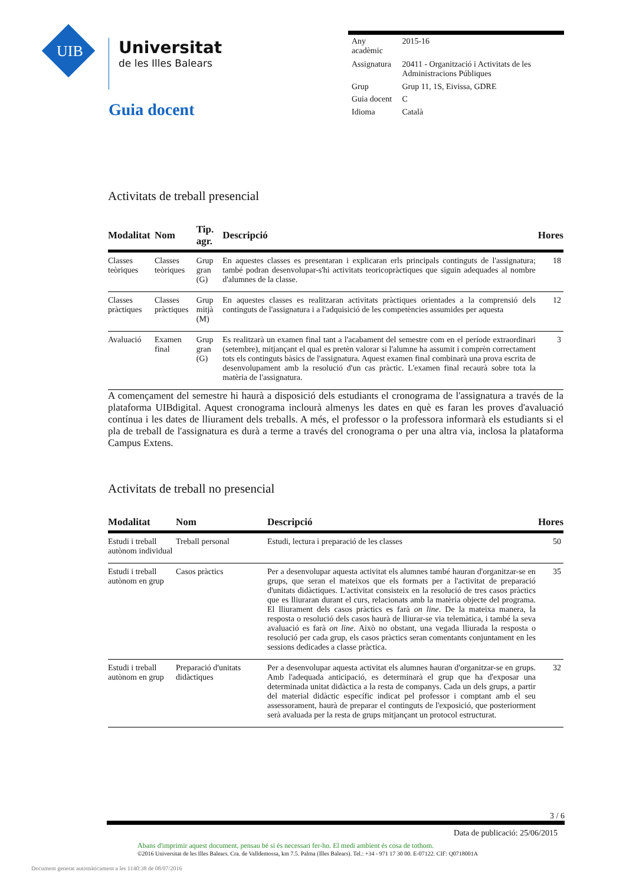UIB
Universitat
de les Illes Balears
Guia docent
| Any acadèmic | 2015-16 |
| Assignatura | 20411 - Organització i Activitats de les Administracions Públiques |
| Grup | Grup 11, 1S, Eivissa, GDRE |
| Guia docent | C |
| Idioma | Català |
Activitats de treball presencial
| Modalitat | Nom | Tip. agr. | Descripció | Hores |
| --- | --- | --- | --- | --- |
| Classes teòriques | Classes teòriques | Grup gran (G) | En aquestes classes es presentaran i explicaran erls principals continguts de l'assignatura; també podran desenvolupar-s'hi activitats teoricopràctiques que siguin adequades al nombre d'alumnes de la classe. | 18 |
| Classes pràctiques | Classes pràctiques | Grup mitjà (M) | En aquestes classes es realitzaran activitats pràctiques orientades a la comprensió dels continguts de l'assignatura i a l'adquisició de les competències assumides per aquesta | 12 |
| Avaluació | Examen final | Grup gran (G) | Es realitzarà un examen final tant a l'acabament del semestre com en el període extraordinari (setembre), mitjançant el qual es pretèn valorar si l'alumne ha assumit i comprèn correctament tots els continguts bàsics de l'assignatura. Aquest examen final combinarà una prova escrita de desenvolupament amb la resolució d'un cas pràctic. L'examen final recaurà sobre tota la matèria de l'assignatura. | 3 |
A començament del semestre hi haurà a disposició dels estudiants el cronograma de l'assignatura a través de la plataforma UIBdigital. Aquest cronograma inclourà almenys les dates en què es faran les proves d'avaluació contínua i les dates de lliurament dels treballs. A més, el professor o la professora informarà els estudiants si el pla de treball de l'assignatura es durà a terme a través del cronograma o per una altra via, inclosa la plataforma Campus Extens.
Activitats de treball no presencial
| Modalitat | Nom | Descripció | Hores |
| --- | --- | --- | --- |
| Estudi i treball autònom individual | Treball personal | Estudi, lectura i preparació de les classes | 50 |
| Estudi i treball autònom en grup | Casos pràctics | Per a desenvolupar aquesta activitat els alumnes també hauran d'organitzar-se en grups, que seran el mateixos que els formats per a l'activitat de preparació d'unitats didàctiques. L'activitat consisteix en la resolució de tres casos pràctics que es lliuraran durant el curs, relacionats amb la matèria objecte del programa. El lliurament dels casos pràctics es farà on line . De la mateixa manera, la resposta o resolució dels casos haurà de lliurar-se via telemàtica, i també la seva avaluació es farà on line . Això no obstant, una vegada lliurada la resposta o resolució per cada grup, els casos pràctics seran comentants conjuntament en les sessions dedicades a classe pràctica. | 35 |
| Estudi i treball autònom en grup | Preparació d'unitats didàctiques | Per a desenvolupar aquesta activitat els alumnes hauran d'organitzar-se en grups. Amb l'adequada anticipació, es determinarà el grup que ha d'exposar una determinada unitat didàctica a la resta de companys. Cada un dels grups, a partir del material didàctic específic indicat pel professor i comptant amb el seu assessorament, haurà de preparar el continguts de l'exposició, que posteriorment serà avaluada per la resta de grups mitjançant un protocol estructurat. | 32 |
3 / 6
Data de publicació: 25/06/2015
Abans d'imprimir aquest document, pensau bé si és necessari fer-ho. El medi ambient és cosa de tothom.
©2016 Universitat de les Illes Balears. Cra. de Valldemossa, km 7.5. Palma (Illes Balears). Tel.: +34 - 971 17 30 00. E-07122. CIF: Q0718001A
Document generat automàticament a les 1140:38 de 08/07/2016